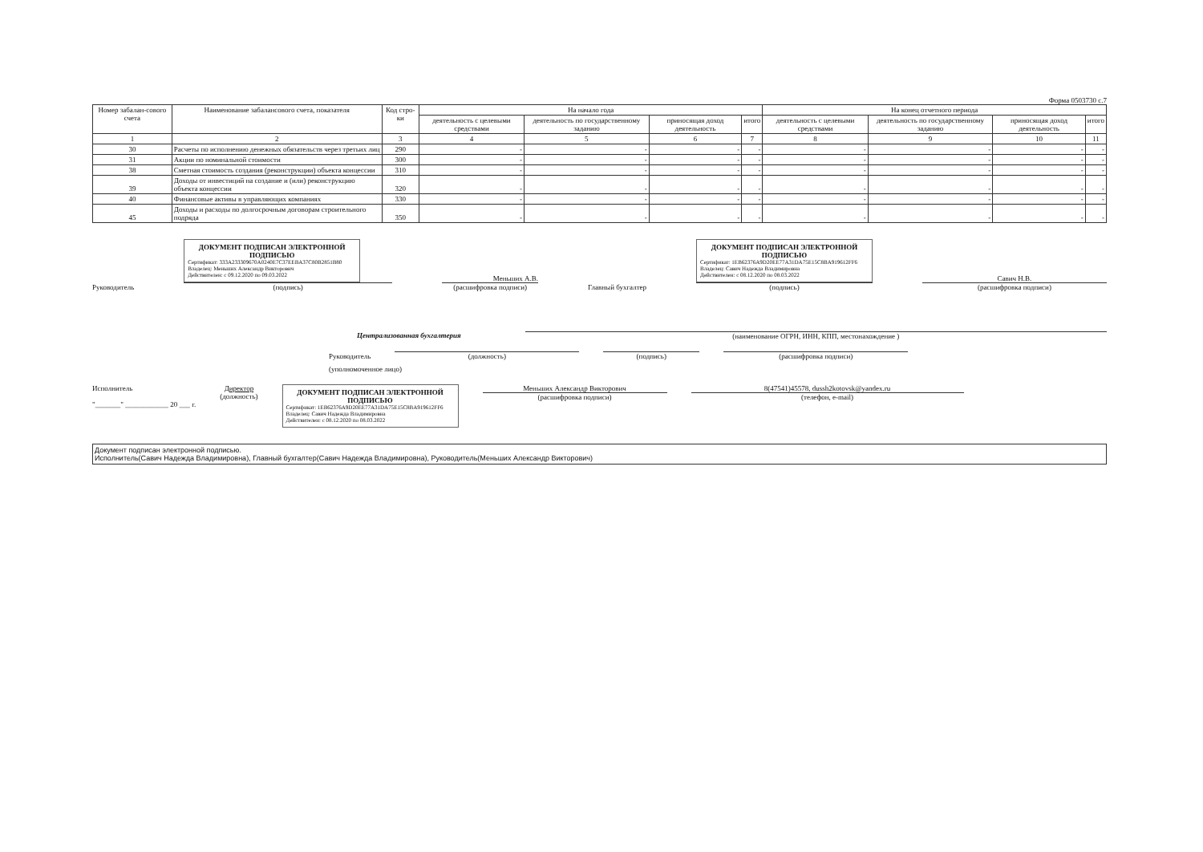Форма 0503730 с.7
| Номер забалан-сового счета | Наименование забалансового счета, показателя | Код стро-ки | На начало года | | | | На конец отчетного периода | | | |
| --- | --- | --- | --- | --- | --- | --- | --- | --- | --- | --- |
| | | | деятельность с целевыми средствами | деятельность по государственному заданию | приносящая доход деятельность | итого | деятельность с целевыми средствами | деятельность по государственному заданию | приносящая доход деятельность | итого |
| 1 | 2 | 3 | 4 | 5 | 6 | 7 | 8 | 9 | 10 | 11 |
| 30 | Расчеты по исполнению денежных обязательств через третьих лиц | 290 | - | - | - | - | - | - | - | - |
| 31 | Акции по номинальной стоимости | 300 | - | - | - | - | - | - | - | - |
| 38 | Сметная стоимость создания (реконструкции) объекта концессии | 310 | - | - | - | - | - | - | - | - |
| 39 | Доходы от инвестиций на создание и (или) реконструкцию объекта концессии | 320 | - | - | - | - | - | - | - | - |
| 40 | Финансовые активы в управляющих компаниях | 330 | - | - | - | - | - | - | - | - |
| 45 | Доходы и расходы по долгосрочным договорам строительного подряда | 350 | - | - | - | - | - | - | - | - |
Руководитель
ДОКУМЕНТ ПОДПИСАН ЭЛЕКТРОННОЙ ПОДПИСЬЮ
Сертификат: 333A233309670A0240E7C37EEBA37C80B2851B80
Владелец: Меньших Александр Викторович
Действителен: с 09.12.2020 по 09.03.2022
(подпись)
Меньших А.В.
(расшифровка подписи)
Главный бухгалтер
ДОКУМЕНТ ПОДПИСАН ЭЛЕКТРОННОЙ ПОДПИСЬЮ
Сертификат: 1EB62376A9D20EE77A31DA75E15C8BA919612FF6
Владелец: Савич Надежда Владимировна
Действителен: с 08.12.2020 по 08.03.2022
(подпись)
Савич Н.В.
(расшифровка подписи)
Централизованная бухгалтерия (наименование ОГРН, ИНН, КПП, местонахождение )
Руководитель
(должность)
(подпись)
(расшифровка подписи)
(уполномоченное лицо)
Исполнитель
"_______" ____________ 20 ___ г.
Директор
(должность)
ДОКУМЕНТ ПОДПИСАН ЭЛЕКТРОННОЙ ПОДПИСЬЮ
Сертификат: 1EB62376A9D20EE77A31DA75E15C8BA919612FF6
Владелец: Савич Надежда Владимировна
Действителен: с 08.12.2020 по 08.03.2022
Меньших Александр Викторович
(расшифровка подписи)
8(47541)45578, dussh2kotovsk@yandex.ru
(телефон, e-mail)
Документ подписан электронной подписью.
Исполнитель(Савич Надежда Владимировна), Главный бухгалтер(Савич Надежда Владимировна), Руководитель(Меньших Александр Викторович)